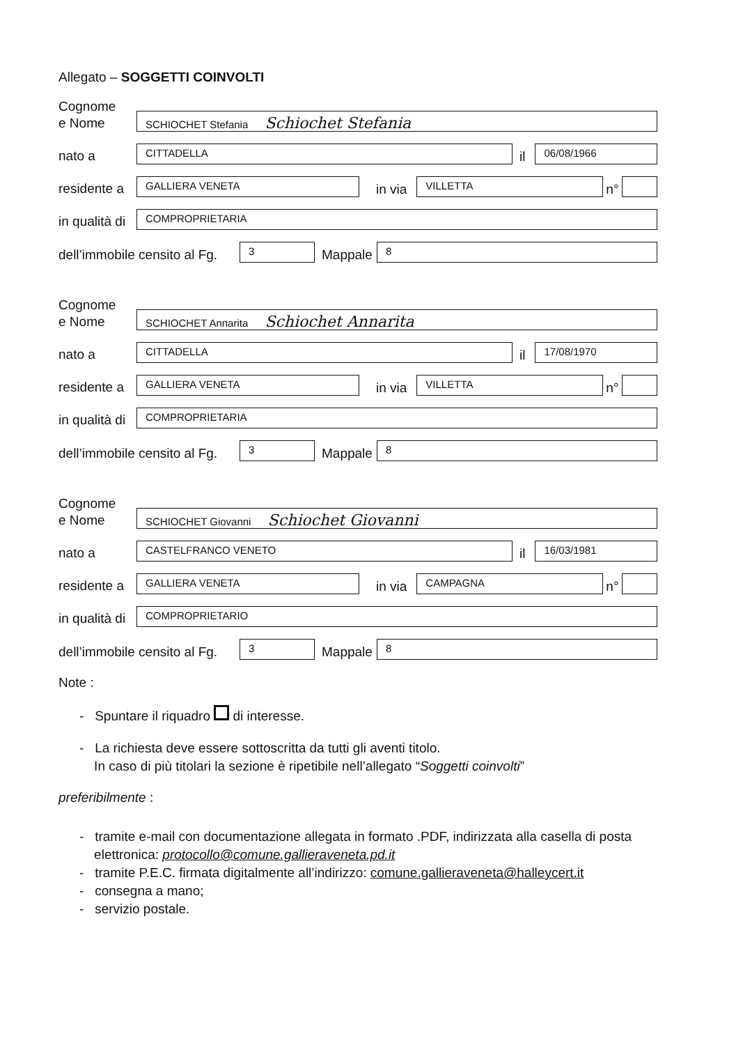Allegato – SOGGETTI COINVOLTI
Cognome
e Nome
SCHIOCHET Stefania Schiochet Stefania
nato a
CITTADELLA
il
06/08/1966
residente a
GALLIERA VENETA
in via
VILLETTA
n°
in qualità di
COMPROPRIETARIA
dell’immobile censito al Fg.
3
Mappale
8
Cognome
e Nome
SCHIOCHET Annarita Schiochet Annarita
nato a
CITTADELLA
il
17/08/1970
residente a
GALLIERA VENETA
in via
VILLETTA
n°
in qualità di
COMPROPRIETARIA
dell’immobile censito al Fg.
3
Mappale
8
Cognome
e Nome
SCHIOCHET Giovanni Schiochet Giovanni
nato a
CASTELFRANCO VENETO
il
16/03/1981
residente a
GALLIERA VENETA
in via
CAMPAGNA
n°
in qualità di
COMPROPRIETARIO
dell’immobile censito al Fg.
3
Mappale
8
Note :
- Spuntare il riquadro di interesse.
- La richiesta deve essere sottoscritta da tutti gli aventi titolo.
In caso di più titolari la sezione è ripetibile nell’allegato “Soggetti coinvolti”
preferibilmente :
- tramite e-mail con documentazione allegata in formato .PDF, indirizzata alla casella di posta
elettronica: protocollo@comune.gallieraveneta.pd.it
- tramite P.E.C. firmata digitalmente all’indirizzo: comune.gallieraveneta@halleycert.it
- consegna a mano;
- servizio postale.